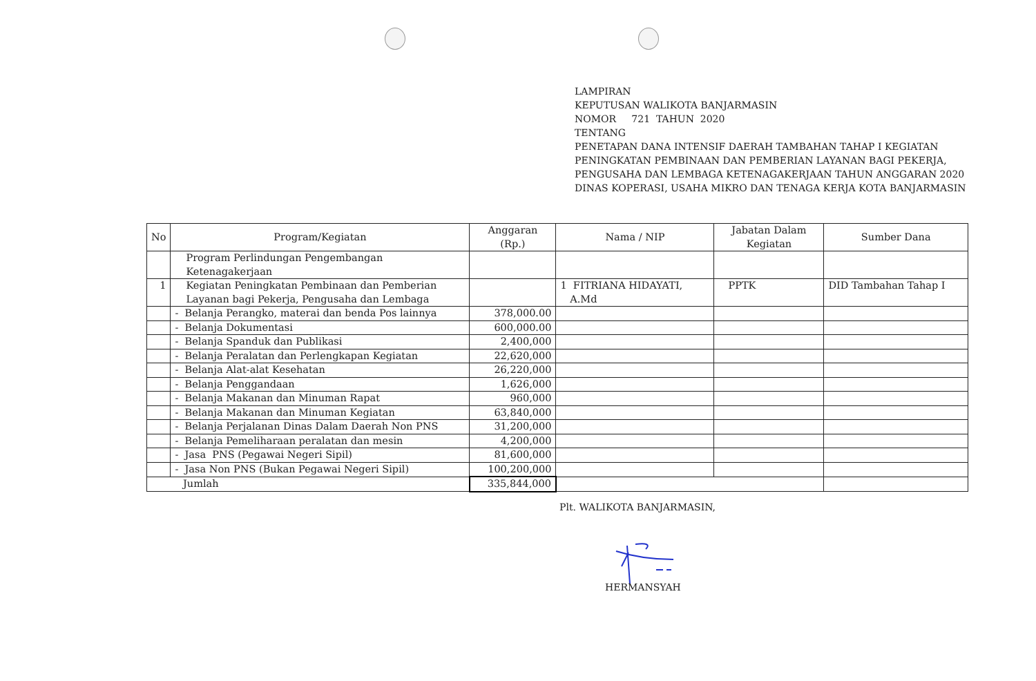LAMPIRAN
KEPUTUSAN WALIKOTA BANJARMASIN
NOMOR 721 TAHUN 2020
TENTANG
PENETAPAN DANA INTENSIF DAERAH TAMBAHAN TAHAP I KEGIATAN PENINGKATAN PEMBINAAN DAN PEMBERIAN LAYANAN BAGI PEKERJA, PENGUSAHA DAN LEMBAGA KETENAGAKERJAAN TAHUN ANGGARAN 2020 DINAS KOPERASI, USAHA MIKRO DAN TENAGA KERJA KOTA BANJARMASIN
| No | Program/Kegiatan | Anggaran (Rp.) | Nama / NIP | Jabatan Dalam Kegiatan | Sumber Dana |
| --- | --- | --- | --- | --- | --- |
| | Program Perlindungan Pengembangan Ketenagakerjaan | | | | |
| 1 | Kegiatan Peningkatan Pembinaan dan Pemberian Layanan bagi Pekerja, Pengusaha dan Lembaga | | 1 FITRIANA HIDAYATI, A.Md | PPTK | DID Tambahan Tahap I |
| | - Belanja Perangko, materai dan benda Pos lainnya | 378,000.00 | | | |
| | - Belanja Dokumentasi | 600,000.00 | | | |
| | - Belanja Spanduk dan Publikasi | 2,400,000 | | | |
| | - Belanja Peralatan dan Perlengkapan Kegiatan | 22,620,000 | | | |
| | - Belanja Alat-alat Kesehatan | 26,220,000 | | | |
| | - Belanja Penggandaan | 1,626,000 | | | |
| | - Belanja Makanan dan Minuman Rapat | 960,000 | | | |
| | - Belanja Makanan dan Minuman Kegiatan | 63,840,000 | | | |
| | - Belanja Perjalanan Dinas Dalam Daerah Non PNS | 31,200,000 | | | |
| | - Belanja Pemeliharaan peralatan dan mesin | 4,200,000 | | | |
| | - Jasa PNS (Pegawai Negeri Sipil) | 81,600,000 | | | |
| | - Jasa Non PNS (Bukan Pegawai Negeri Sipil) | 100,200,000 | | | |
| Jumlah | | 335,844,000 | | | |
Plt. WALIKOTA BANJARMASIN,
HERMANSYAH